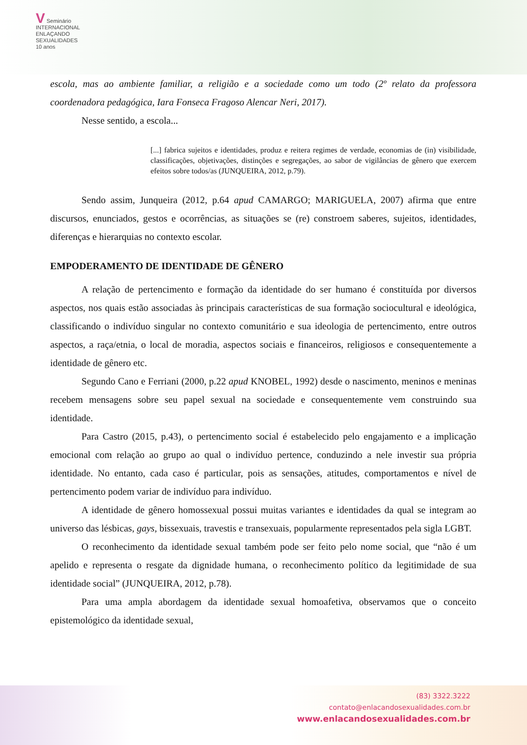V Seminário
INTERNACIONAL
ENLAÇANDO
SEXUALIDADES
10 anos
escola, mas ao ambiente familiar, a religião e a sociedade como um todo (2º relato da professora coordenadora pedagógica, Iara Fonseca Fragoso Alencar Neri, 2017).
Nesse sentido, a escola...
[...] fabrica sujeitos e identidades, produz e reitera regimes de verdade, economias de (in) visibilidade, classificações, objetivações, distinções e segregações, ao sabor de vigilâncias de gênero que exercem efeitos sobre todos/as (JUNQUEIRA, 2012, p.79).
Sendo assim, Junqueira (2012, p.64 apud CAMARGO; MARIGUELA, 2007) afirma que entre discursos, enunciados, gestos e ocorrências, as situações se (re) constroem saberes, sujeitos, identidades, diferenças e hierarquias no contexto escolar.
EMPODERAMENTO DE IDENTIDADE DE GÊNERO
A relação de pertencimento e formação da identidade do ser humano é constituída por diversos aspectos, nos quais estão associadas às principais características de sua formação sociocultural e ideológica, classificando o indivíduo singular no contexto comunitário e sua ideologia de pertencimento, entre outros aspectos, a raça/etnia, o local de moradia, aspectos sociais e financeiros, religiosos e consequentemente a identidade de gênero etc.
Segundo Cano e Ferriani (2000, p.22 apud KNOBEL, 1992) desde o nascimento, meninos e meninas recebem mensagens sobre seu papel sexual na sociedade e consequentemente vem construindo sua identidade.
Para Castro (2015, p.43), o pertencimento social é estabelecido pelo engajamento e a implicação emocional com relação ao grupo ao qual o indivíduo pertence, conduzindo a nele investir sua própria identidade. No entanto, cada caso é particular, pois as sensações, atitudes, comportamentos e nível de pertencimento podem variar de indivíduo para indivíduo.
A identidade de gênero homossexual possui muitas variantes e identidades da qual se integram ao universo das lésbicas, gays, bissexuais, travestis e transexuais, popularmente representados pela sigla LGBT.
O reconhecimento da identidade sexual também pode ser feito pelo nome social, que “não é um apelido e representa o resgate da dignidade humana, o reconhecimento político da legitimidade de sua identidade social” (JUNQUEIRA, 2012, p.78).
Para uma ampla abordagem da identidade sexual homoafetiva, observamos que o conceito epistemológico da identidade sexual,
(83) 3322.3222
contato@enlacandosexualidades.com.br
www.enlacandosexualidades.com.br